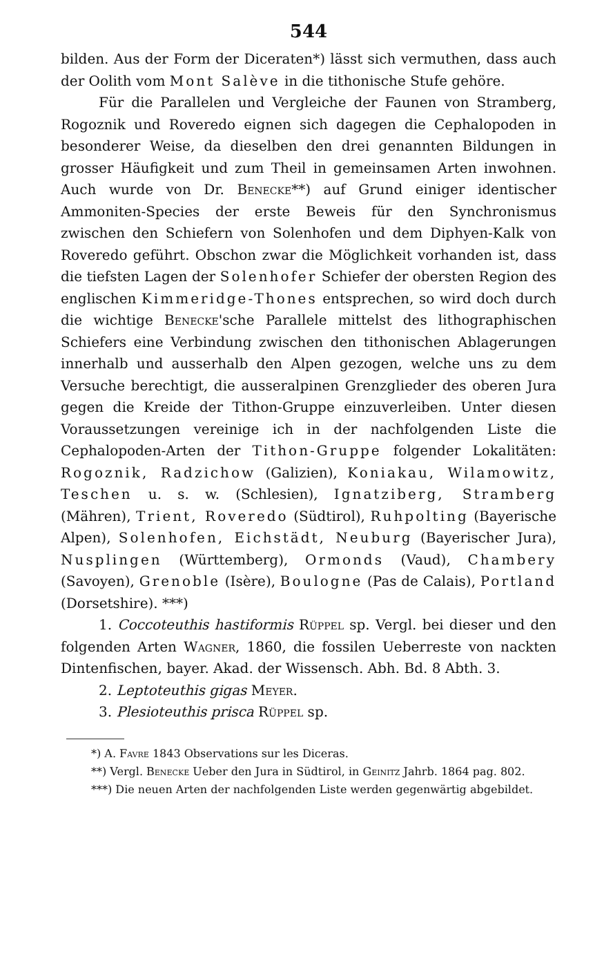544
bilden. Aus der Form der Diceraten*) lässt sich vermuthen, dass auch der Oolith vom Mont Salève in die tithonische Stufe gehöre.
Für die Parallelen und Vergleiche der Faunen von Stramberg, Rogoznik und Roveredo eignen sich dagegen die Cephalopoden in besonderer Weise, da dieselben den drei genannten Bildungen in grosser Häufigkeit und zum Theil in gemeinsamen Arten inwohnen. Auch wurde von Dr. Benecke**) auf Grund einiger identischer Ammoniten-Species der erste Beweis für den Synchronismus zwischen den Schiefern von Solenhofen und dem Diphyen-Kalk von Roveredo geführt. Obschon zwar die Möglichkeit vorhanden ist, dass die tiefsten Lagen der Solenhofer Schiefer der obersten Region des englischen Kimmeridge-Thones entsprechen, so wird doch durch die wichtige Benecke'sche Parallele mittelst des lithographischen Schiefers eine Verbindung zwischen den tithonischen Ablagerungen innerhalb und ausserhalb den Alpen gezogen, welche uns zu dem Versuche berechtigt, die ausseralpinen Grenzglieder des oberen Jura gegen die Kreide der Tithon-Gruppe einzuverleiben. Unter diesen Voraussetzungen vereinige ich in der nachfolgenden Liste die Cephalopoden-Arten der Tithon-Gruppe folgender Lokalitäten: Rogoznik, Radzichow (Galizien), Koniakau, Wilamowitz, Teschen u. s. w. (Schlesien), Ignatziberg, Stramberg (Mähren), Trient, Roveredo (Südtirol), Ruhpolting (Bayerische Alpen), Solenhofen, Eichstädt, Neuburg (Bayerischer Jura), Nusplingen (Württemberg), Ormonds (Vaud), Chambery (Savoyen), Grenoble (Isère), Boulogne (Pas de Calais), Portland (Dorsetshire). ***)
1. Coccoteuthis hastiformis Rüppel sp. Vergl. bei dieser und den folgenden Arten Wagner, 1860, die fossilen Ueberreste von nackten Dintenfischen, bayer. Akad. der Wissensch. Abh. Bd. 8 Abth. 3.
2. Leptoteuthis gigas Meyer.
3. Plesioteuthis prisca Rüppel sp.
*) A. Favre 1843 Observations sur les Diceras.
**) Vergl. Benecke Ueber den Jura in Südtirol, in Geinitz Jahrb. 1864 pag. 802.
***) Die neuen Arten der nachfolgenden Liste werden gegenwärtig abgebildet.